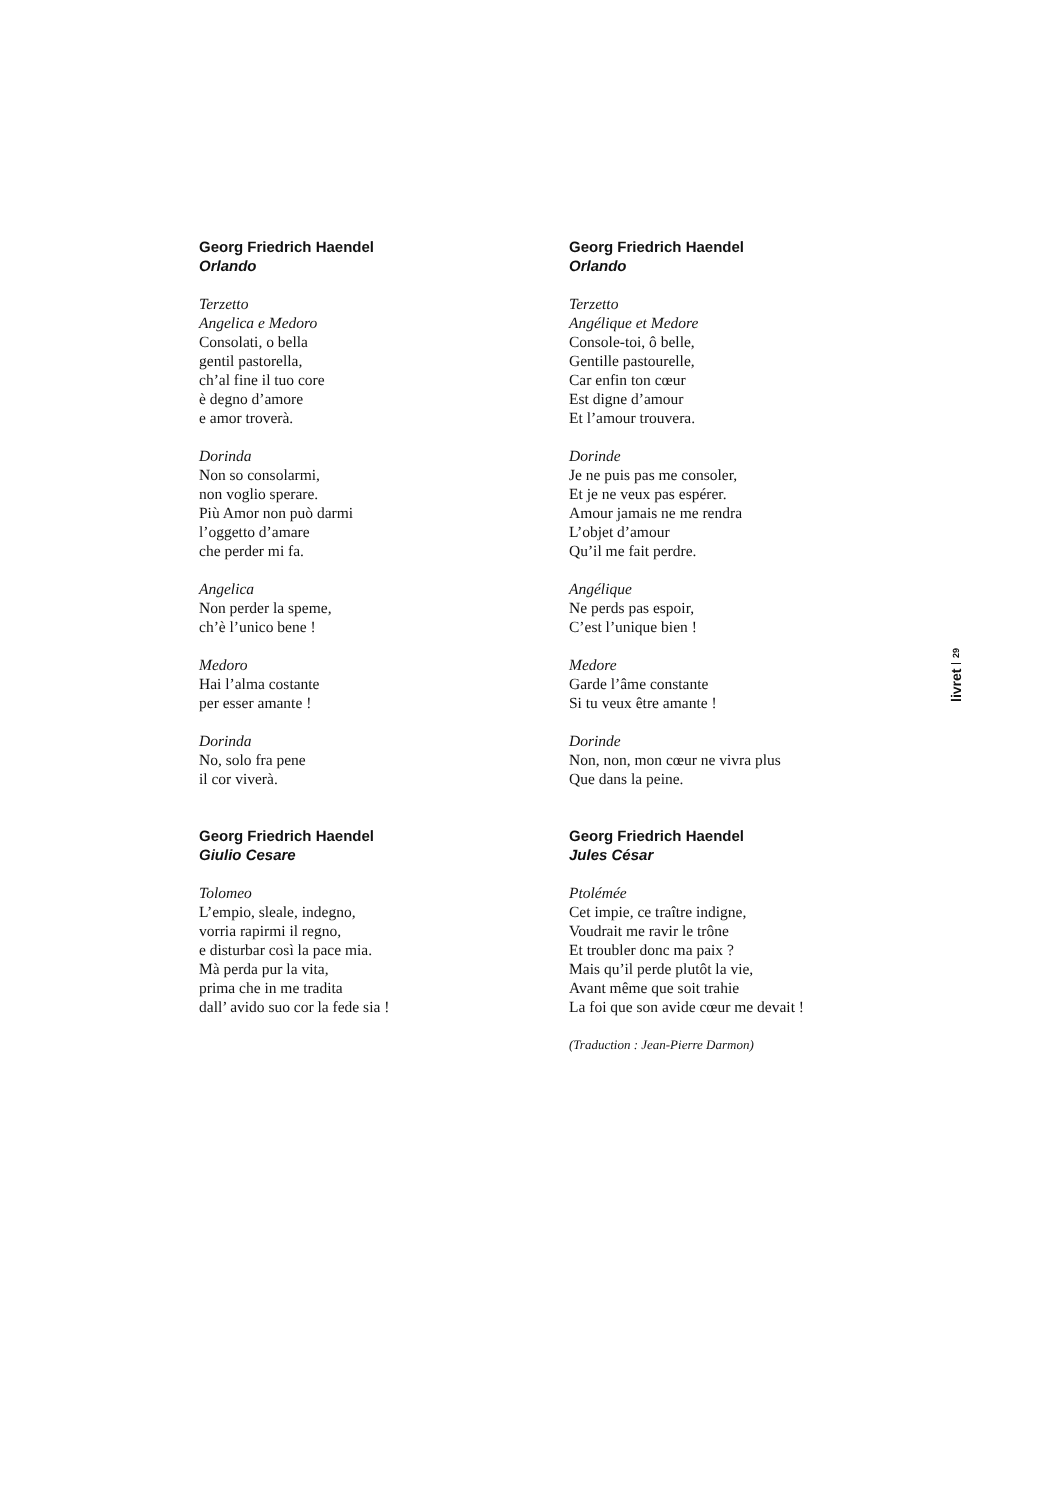Georg Friedrich Haendel
Orlando
Terzetto
Angelica e Medoro
Consolati, o bella
gentil pastorella,
ch’al fine il tuo core
è degno d’amore
e amor troverà.
Dorinda
Non so consolarmi,
non voglio sperare.
Più Amor non può darmi
l’oggetto d’amare
che perder mi fa.
Angelica
Non perder la speme,
ch’è l’unico bene !
Medoro
Hai l’alma costante
per esser amante !
Dorinda
No, solo fra pene
il cor viverà.
Georg Friedrich Haendel
Giulio Cesare
Tolomeo
L’empio, sleale, indegno,
vorria rapirmi il regno,
e disturbar così la pace mia.
Mà perda pur la vita,
prima che in me tradita
dall’ avido suo cor la fede sia !
Georg Friedrich Haendel
Orlando
Terzetto
Angélique et Medore
Console-toi, ô belle,
Gentille pastourelle,
Car enfin ton cœur
Est digne d’amour
Et l’amour trouvera.
Dorinde
Je ne puis pas me consoler,
Et je ne veux pas espérer.
Amour jamais ne me rendra
L’objet d’amour
Qu’il me fait perdre.
Angélique
Ne perds pas espoir,
C’est l’unique bien !
Medore
Garde l’âme constante
Si tu veux être amante !
Dorinde
Non, non, mon cœur ne vivra plus
Que dans la peine.
Georg Friedrich Haendel
Jules César
Ptolémée
Cet impie, ce traître indigne,
Voudrait me ravir le trône
Et troubler donc ma paix ?
Mais qu’il perde plutôt la vie,
Avant même que soit trahie
La foi que son avide cœur me devait !
(Traduction : Jean-Pierre Darmon)
livret 29